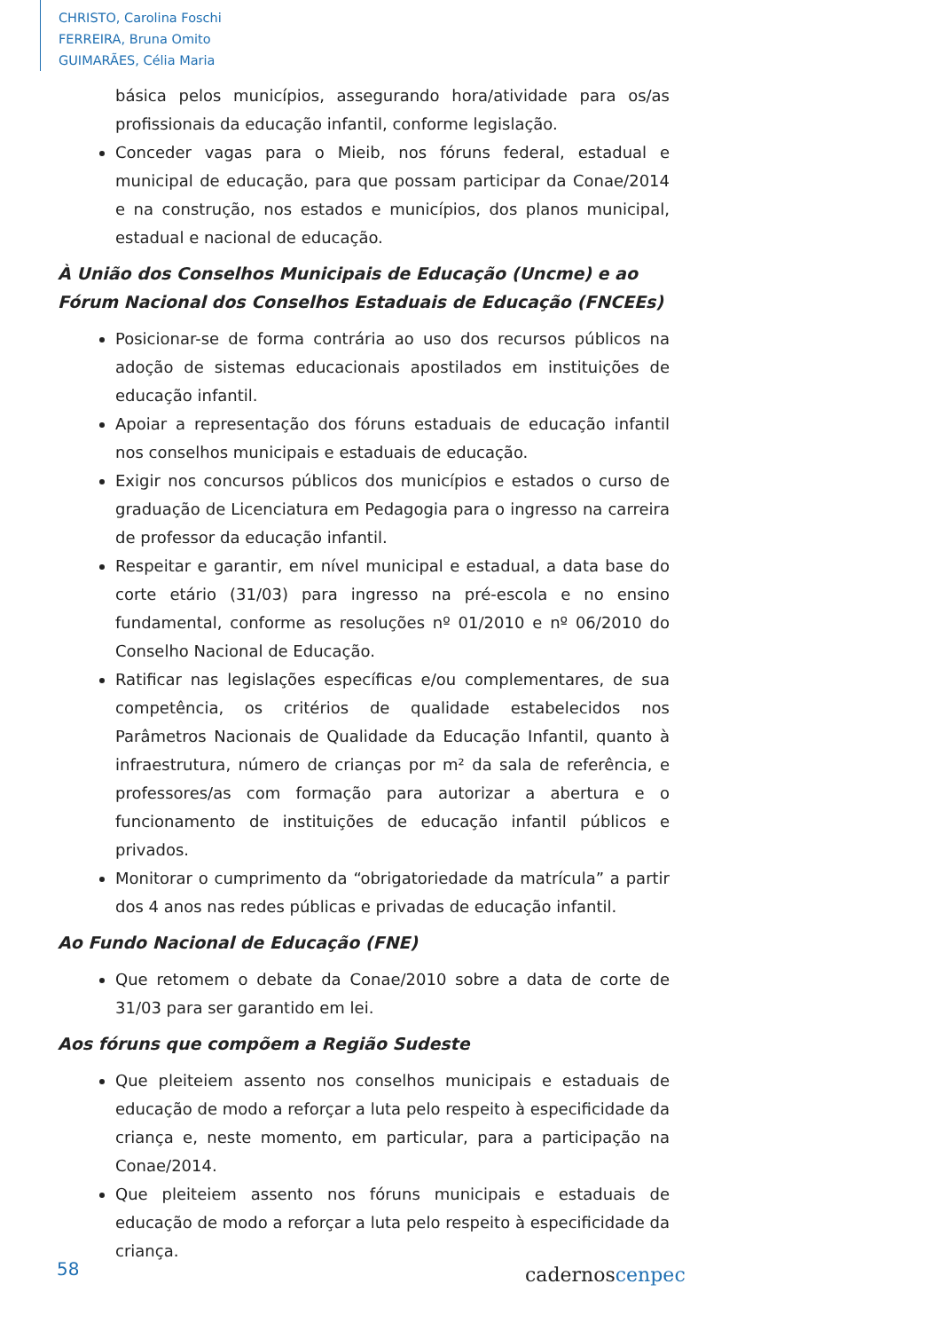CHRISTO, Carolina Foschi
FERREIRA, Bruna Omito
GUIMARÃES, Célia Maria
básica pelos municípios, assegurando hora/atividade para os/as profissionais da educação infantil, conforme legislação.
Conceder vagas para o Mieib, nos fóruns federal, estadual e municipal de educação, para que possam participar da Conae/2014 e na construção, nos estados e municípios, dos planos municipal, estadual e nacional de educação.
À União dos Conselhos Municipais de Educação (Uncme) e ao Fórum Nacional dos Conselhos Estaduais de Educação (FNCEEs)
Posicionar-se de forma contrária ao uso dos recursos públicos na adoção de sistemas educacionais apostilados em instituições de educação infantil.
Apoiar a representação dos fóruns estaduais de educação infantil nos conselhos municipais e estaduais de educação.
Exigir nos concursos públicos dos municípios e estados o curso de graduação de Licenciatura em Pedagogia para o ingresso na carreira de professor da educação infantil.
Respeitar e garantir, em nível municipal e estadual, a data base do corte etário (31/03) para ingresso na pré-escola e no ensino fundamental, conforme as resoluções nº 01/2010 e nº 06/2010 do Conselho Nacional de Educação.
Ratificar nas legislações específicas e/ou complementares, de sua competência, os critérios de qualidade estabelecidos nos Parâmetros Nacionais de Qualidade da Educação Infantil, quanto à infraestrutura, número de crianças por m² da sala de referência, e professores/as com formação para autorizar a abertura e o funcionamento de instituições de educação infantil públicos e privados.
Monitorar o cumprimento da “obrigatoriedade da matrícula” a partir dos 4 anos nas redes públicas e privadas de educação infantil.
Ao Fundo Nacional de Educação (FNE)
Que retomem o debate da Conae/2010 sobre a data de corte de 31/03 para ser garantido em lei.
Aos fóruns que compõem a Região Sudeste
Que pleiteiem assento nos conselhos municipais e estaduais de educação de modo a reforçar a luta pelo respeito à especificidade da criança e, neste momento, em particular, para a participação na Conae/2014.
Que pleiteiem assento nos fóruns municipais e estaduais de educação de modo a reforçar a luta pelo respeito à especificidade da criança.
58 cadernoscenpec